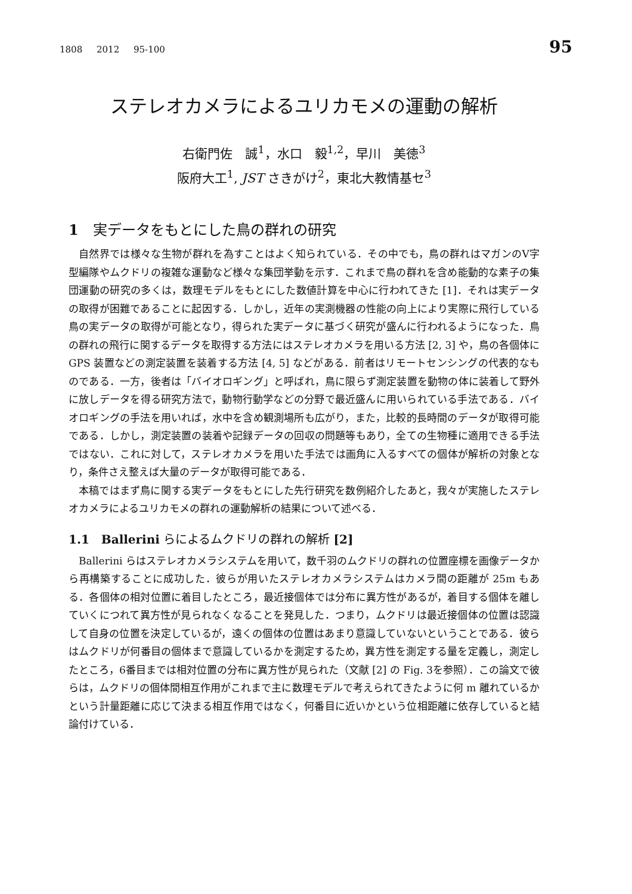1808 2012 95-100 95
ステレオカメラによるユリカモメの運動の解析
右衛門佐　誠<sup>1</sup>，水口　毅<sup>1,2</sup>，早川　美徳<sup>3</sup>
阪府大工<sup>1</sup>, JST さきがけ<sup>2</sup>，東北大教情基セ<sup>3</sup>
1　実データをもとにした鳥の群れの研究
自然界では様々な生物が群れを為すことはよく知られている．その中でも，鳥の群れはマガンのV字型編隊やムクドリの複雑な運動など様々な集団挙動を示す．これまで鳥の群れを含め能動的な素子の集団運動の研究の多くは，数理モデルをもとにした数値計算を中心に行われてきた [1]．それは実データの取得が困難であることに起因する．しかし，近年の実測機器の性能の向上により実際に飛行している鳥の実データの取得が可能となり，得られた実データに基づく研究が盛んに行われるようになった．鳥の群れの飛行に関するデータを取得する方法にはステレオカメラを用いる方法 [2, 3] や，鳥の各個体に GPS 装置などの測定装置を装着する方法 [4, 5] などがある．前者はリモートセンシングの代表的なものである．一方，後者は「バイオロギング」と呼ばれ，鳥に限らず測定装置を動物の体に装着して野外に放しデータを得る研究方法で，動物行動学などの分野で最近盛んに用いられている手法である．バイオロギングの手法を用いれば，水中を含め観測場所も広がり，また，比較的長時間のデータが取得可能である．しかし，測定装置の装着や記録データの回収の問題等もあり，全ての生物種に適用できる手法ではない．これに対して，ステレオカメラを用いた手法では画角に入るすべての個体が解析の対象となり，条件さえ整えば大量のデータが取得可能である．
本稿ではまず鳥に関する実データをもとにした先行研究を数例紹介したあと，我々が実施したステレオカメラによるユリカモメの群れの運動解析の結果について述べる．
1.1　Ballerini らによるムクドリの群れの解析 [2]
Ballerini らはステレオカメラシステムを用いて，数千羽のムクドリの群れの位置座標を画像データから再構築することに成功した．彼らが用いたステレオカメラシステムはカメラ間の距離が 25m もある．各個体の相対位置に着目したところ，最近接個体では分布に異方性があるが，着目する個体を離していくにつれて異方性が見られなくなることを発見した．つまり，ムクドリは最近接個体の位置は認識して自身の位置を決定しているが，遠くの個体の位置はあまり意識していないということである．彼らはムクドリが何番目の個体まで意識しているかを測定するため，異方性を測定する量を定義し，測定したところ，6番目までは相対位置の分布に異方性が見られた（文献 [2] の Fig. 3を参照）．この論文で彼らは，ムクドリの個体間相互作用がこれまで主に数理モデルで考えられてきたように何 m 離れているかという計量距離に応じて決まる相互作用ではなく，何番目に近いかという位相距離に依存していると結論付けている．